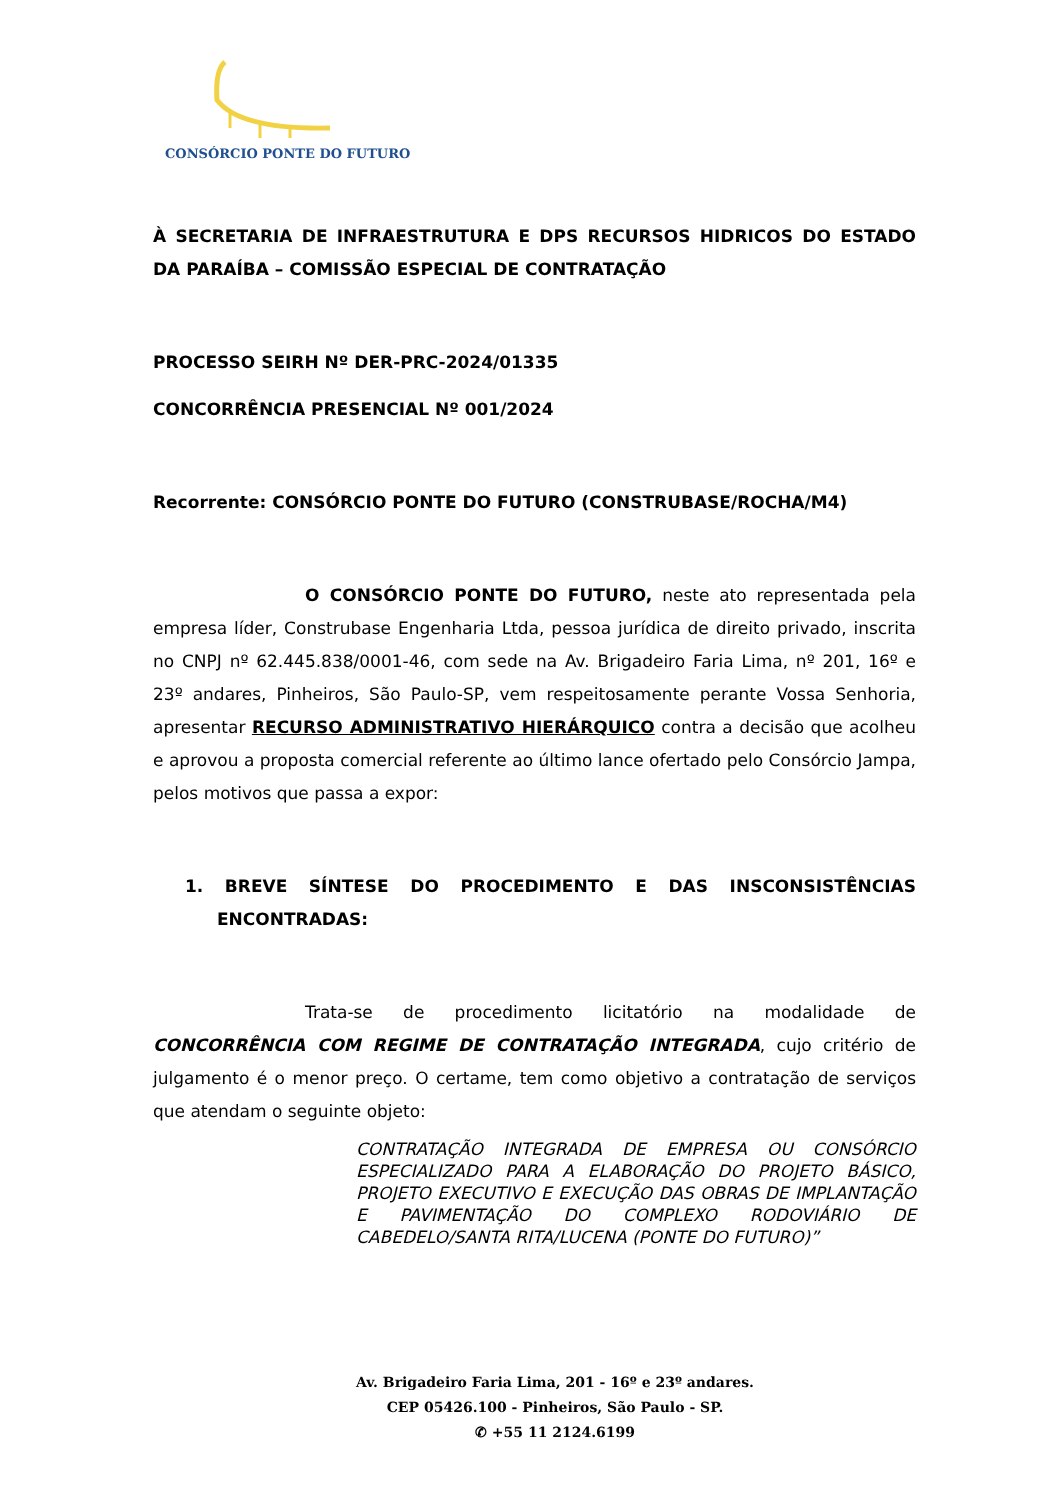CONSÓRCIO PONTE DO FUTURO
À SECRETARIA DE INFRAESTRUTURA E DPS RECURSOS HIDRICOS DO ESTADO DA PARAÍBA – COMISSÃO ESPECIAL DE CONTRATAÇÃO
PROCESSO SEIRH Nº DER-PRC-2024/01335
CONCORRÊNCIA PRESENCIAL Nº 001/2024
Recorrente: CONSÓRCIO PONTE DO FUTURO (CONSTRUBASE/ROCHA/M4)
O CONSÓRCIO PONTE DO FUTURO, neste ato representada pela empresa líder, Construbase Engenharia Ltda, pessoa jurídica de direito privado, inscrita no CNPJ nº 62.445.838/0001-46, com sede na Av. Brigadeiro Faria Lima, nº 201, 16º e 23º andares, Pinheiros, São Paulo-SP, vem respeitosamente perante Vossa Senhoria, apresentar RECURSO ADMINISTRATIVO HIERÁRQUICO contra a decisão que acolheu e aprovou a proposta comercial referente ao último lance ofertado pelo Consórcio Jampa, pelos motivos que passa a expor:
1. BREVE SÍNTESE DO PROCEDIMENTO E DAS INSCONSISTÊNCIAS ENCONTRADAS:
Trata-se de procedimento licitatório na modalidade de CONCORRÊNCIA COM REGIME DE CONTRATAÇÃO INTEGRADA, cujo critério de julgamento é o menor preço. O certame, tem como objetivo a contratação de serviços que atendam o seguinte objeto:
CONTRATAÇÃO INTEGRADA DE EMPRESA OU CONSÓRCIO ESPECIALIZADO PARA A ELABORAÇÃO DO PROJETO BÁSICO, PROJETO EXECUTIVO E EXECUÇÃO DAS OBRAS DE IMPLANTAÇÃO E PAVIMENTAÇÃO DO COMPLEXO RODOVIÁRIO DE CABEDELO/SANTA RITA/LUCENA (PONTE DO FUTURO)”
Av. Brigadeiro Faria Lima, 201 - 16º e 23º andares.
CEP 05426.100 - Pinheiros, São Paulo - SP.
✆ +55 11 2124.6199